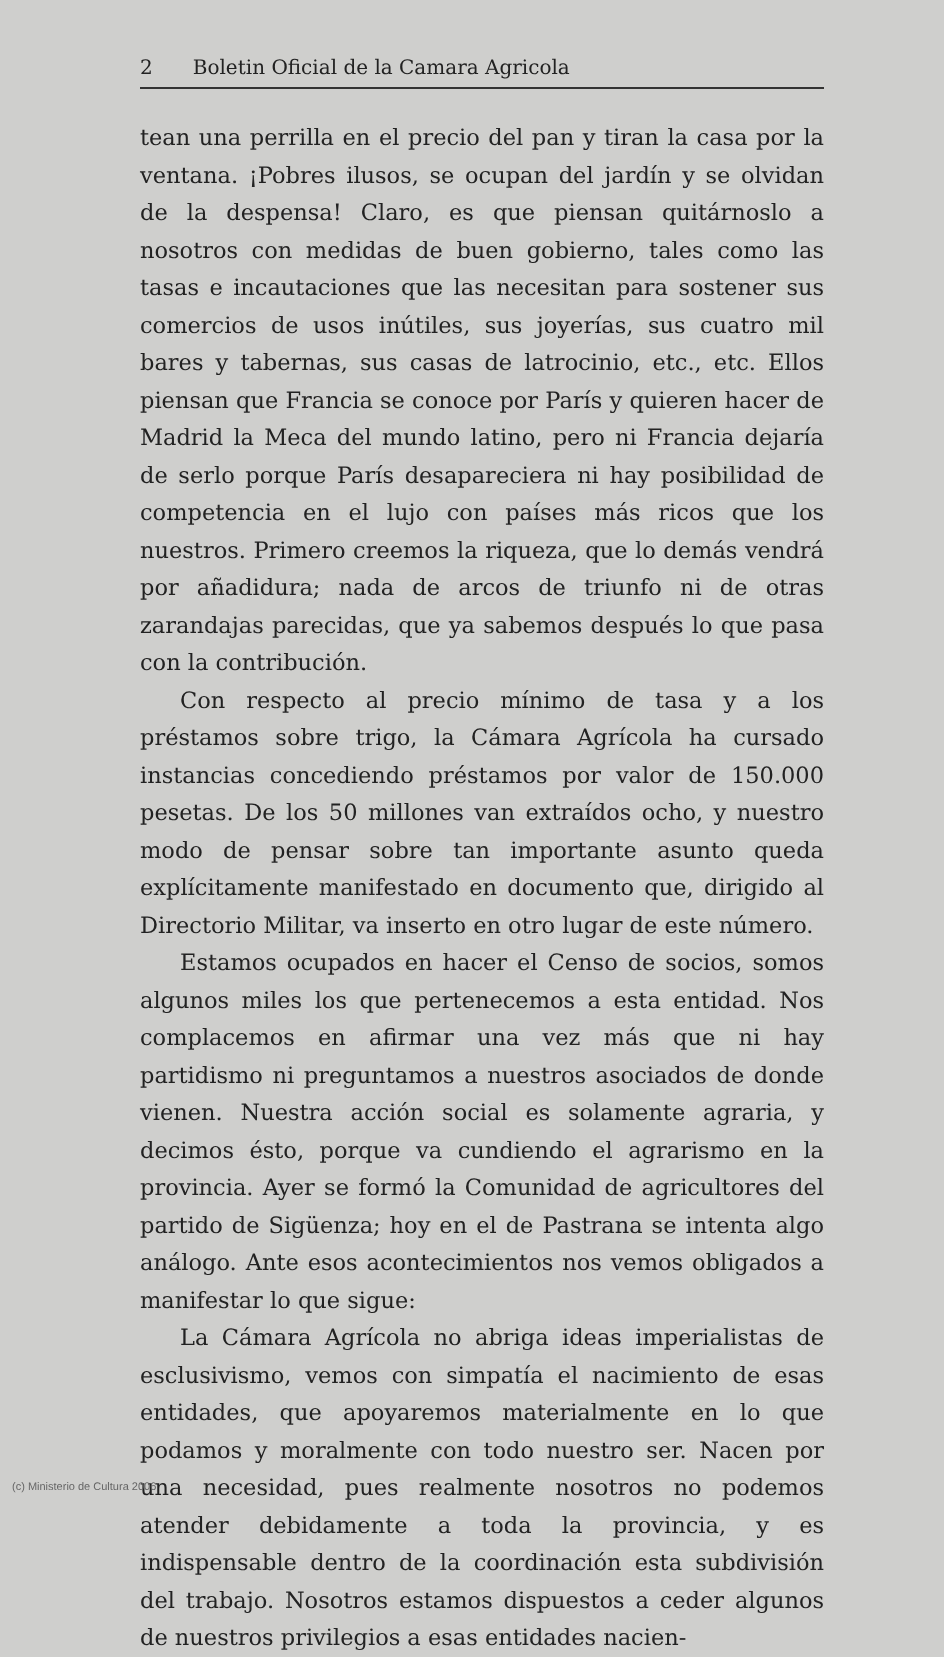2 Boletin Oficial de la Camara Agricola
tean una perrilla en el precio del pan y tiran la casa por la ventana. ¡Pobres ilusos, se ocupan del jardín y se olvidan de la despensa! Claro, es que piensan quitárnoslo a nosotros con medidas de buen gobierno, tales como las tasas e incautaciones que las necesitan para sostener sus comercios de usos inútiles, sus joyerías, sus cuatro mil bares y tabernas, sus casas de latrocinio, etc., etc. Ellos piensan que Francia se conoce por París y quieren hacer de Madrid la Meca del mundo latino, pero ni Francia dejaría de serlo porque París desapareciera ni hay posibilidad de competencia en el lujo con países más ricos que los nuestros. Primero creemos la riqueza, que lo demás vendrá por añadidura; nada de arcos de triunfo ni de otras zarandajas parecidas, que ya sabemos después lo que pasa con la contribución.
Con respecto al precio mínimo de tasa y a los préstamos sobre trigo, la Cámara Agrícola ha cursado instancias concediendo préstamos por valor de 150.000 pesetas. De los 50 millones van extraídos ocho, y nuestro modo de pensar sobre tan importante asunto queda explícitamente manifestado en documento que, dirigido al Directorio Militar, va inserto en otro lugar de este número.
Estamos ocupados en hacer el Censo de socios, somos algunos miles los que pertenecemos a esta entidad. Nos complacemos en afirmar una vez más que ni hay partidismo ni preguntamos a nuestros asociados de donde vienen. Nuestra acción social es solamente agraria, y decimos ésto, porque va cundiendo el agrarismo en la provincia. Ayer se formó la Comunidad de agricultores del partido de Sigüenza; hoy en el de Pastrana se intenta algo análogo. Ante esos acontecimientos nos vemos obligados a manifestar lo que sigue:
La Cámara Agrícola no abriga ideas imperialistas de esclusivismo, vemos con simpatía el nacimiento de esas entidades, que apoyaremos materialmente en lo que podamos y moralmente con todo nuestro ser. Nacen por una necesidad, pues realmente nosotros no podemos atender debidamente a toda la provincia, y es indispensable dentro de la coordinación esta subdivisión del trabajo. Nosotros estamos dispuestos a ceder algunos de nuestros privilegios a esas entidades nacien-
(c) Ministerio de Cultura 2006